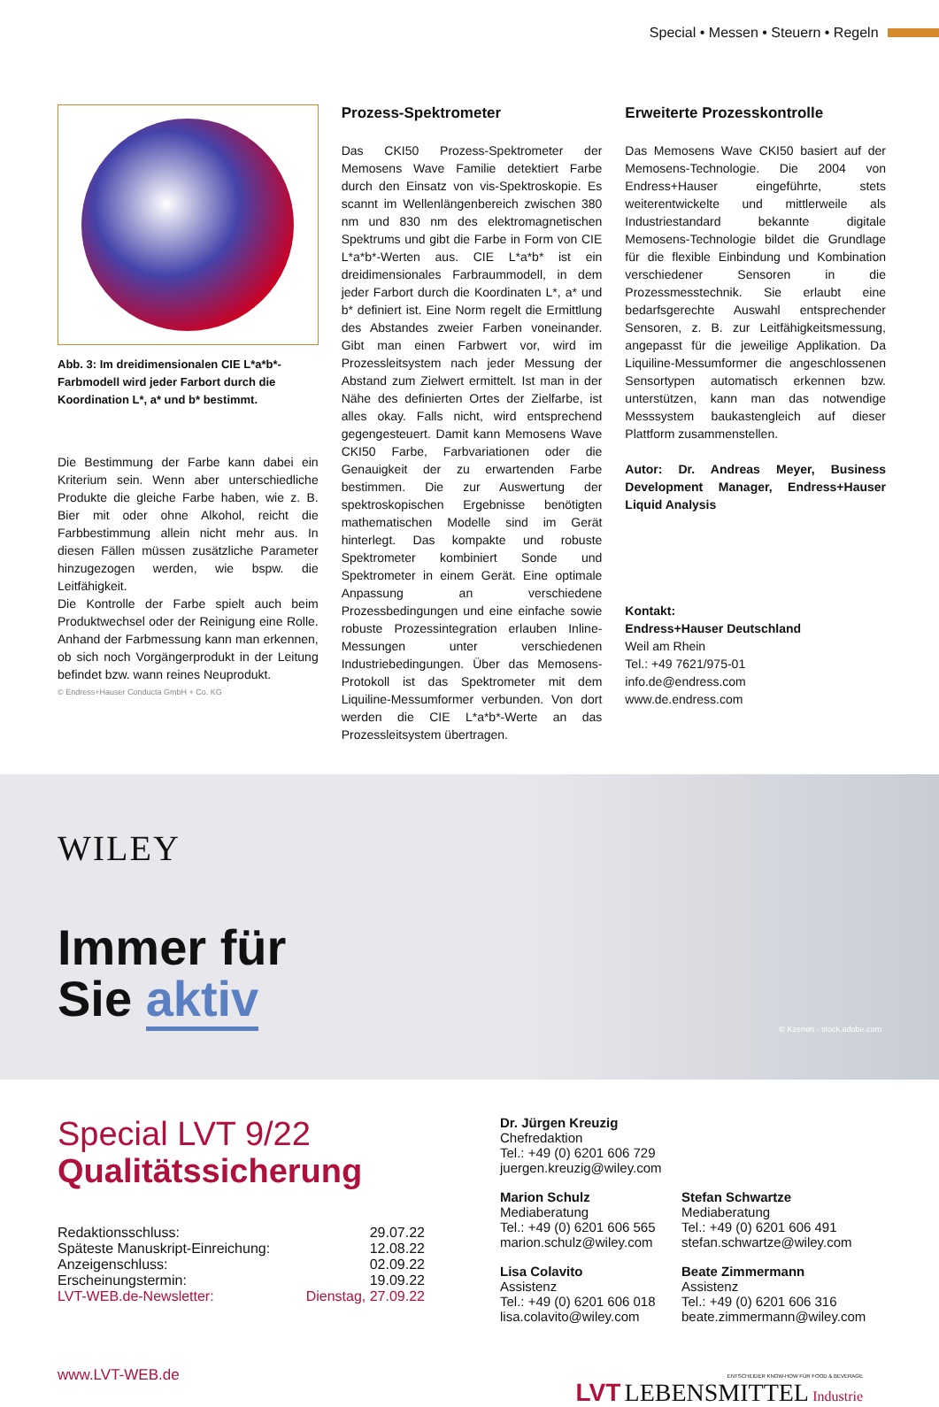Special • Messen • Steuern • Regeln
Abb. 3: Im dreidimensionalen CIE L*a*b*-Farbmodell wird jeder Farbort durch die Koordination L*, a* und b* bestimmt.
Die Bestimmung der Farbe kann dabei ein Kriterium sein. Wenn aber unterschiedliche Produkte die gleiche Farbe haben, wie z. B. Bier mit oder ohne Alkohol, reicht die Farbbestimmung allein nicht mehr aus. In diesen Fällen müssen zusätzliche Parameter hinzugezogen werden, wie bspw. die Leitfähigkeit.
Die Kontrolle der Farbe spielt auch beim Produktwechsel oder der Reinigung eine Rolle. Anhand der Farbmessung kann man erkennen, ob sich noch Vorgängerprodukt in der Leitung befindet bzw. wann reines Neuprodukt.
© Endress+Hauser Conducta GmbH + Co. KG
Prozess-Spektrometer
Das CKI50 Prozess-Spektrometer der Memosens Wave Familie detektiert Farbe durch den Einsatz von vis-Spektroskopie. Es scannt im Wellenlängenbereich zwischen 380 nm und 830 nm des elektromagnetischen Spektrums und gibt die Farbe in Form von CIE L*a*b*-Werten aus. CIE L*a*b* ist ein dreidimensionales Farbraummodell, in dem jeder Farbort durch die Koordinaten L*, a* und b* definiert ist. Eine Norm regelt die Ermittlung des Abstandes zweier Farben voneinander. Gibt man einen Farbwert vor, wird im Prozessleitsystem nach jeder Messung der Abstand zum Zielwert ermittelt. Ist man in der Nähe des definierten Ortes der Zielfarbe, ist alles okay. Falls nicht, wird entsprechend gegengesteuert. Damit kann Memosens Wave CKI50 Farbe, Farbvariationen oder die Genauigkeit der zu erwartenden Farbe bestimmen. Die zur Auswertung der spektroskopischen Ergebnisse benötigten mathematischen Modelle sind im Gerät hinterlegt. Das kompakte und robuste Spektrometer kombiniert Sonde und Spektrometer in einem Gerät. Eine optimale Anpassung an verschiedene Prozessbedingungen und eine einfache sowie robuste Prozessintegration erlauben Inline-Messungen unter verschiedenen Industriebedingungen. Über das Memosens-Protokoll ist das Spektrometer mit dem Liquiline-Messumformer verbunden. Von dort werden die CIE L*a*b*-Werte an das Prozessleitsystem übertragen.
Erweiterte Prozesskontrolle
Das Memosens Wave CKI50 basiert auf der Memosens-Technologie. Die 2004 von Endress+Hauser eingeführte, stets weiterentwickelte und mittlerweile als Industriestandard bekannte digitale Memosens-Technologie bildet die Grundlage für die flexible Einbindung und Kombination verschiedener Sensoren in die Prozessmesstechnik. Sie erlaubt eine bedarfsgerechte Auswahl entsprechender Sensoren, z. B. zur Leitfähigkeitsmessung, angepasst für die jeweilige Applikation. Da Liquiline-Messumformer die angeschlossenen Sensortypen automatisch erkennen bzw. unterstützen, kann man das notwendige Messsystem baukastengleich auf dieser Plattform zusammenstellen.
Autor: Dr. Andreas Meyer, Business Development Manager, Endress+Hauser Liquid Analysis
Kontakt:
Endress+Hauser Deutschland
Weil am Rhein
Tel.: +49 7621/975-01
info.de@endress.com
www.de.endress.com
WILEY
Immer für
Sie aktiv
© Kzenon - stock.adobe.com
Special LVT 9/22
Qualitätssicherung
| Redaktionsschluss: | 29.07.22 |
| Späteste Manuskript-Einreichung: | 12.08.22 |
| Anzeigenschluss: | 02.09.22 |
| Erscheinungstermin: | 19.09.22 |
| LVT-WEB.de-Newsletter: | Dienstag, 27.09.22 |
www.LVT-WEB.de
Dr. Jürgen Kreuzig
Chefredaktion
Tel.: +49 (0) 6201 606 729
juergen.kreuzig@wiley.com
Marion Schulz
Mediaberatung
Tel.: +49 (0) 6201 606 565
marion.schulz@wiley.com
Stefan Schwartze
Mediaberatung
Tel.: +49 (0) 6201 606 491
stefan.schwartze@wiley.com
Lisa Colavito
Assistenz
Tel.: +49 (0) 6201 606 018
lisa.colavito@wiley.com
Beate Zimmermann
Assistenz
Tel.: +49 (0) 6201 606 316
beate.zimmermann@wiley.com
ENTSCHEIDER KNOW-HOW FÜR FOOD & BEVERAGE
LVT LEBENSMITTEL Industrie